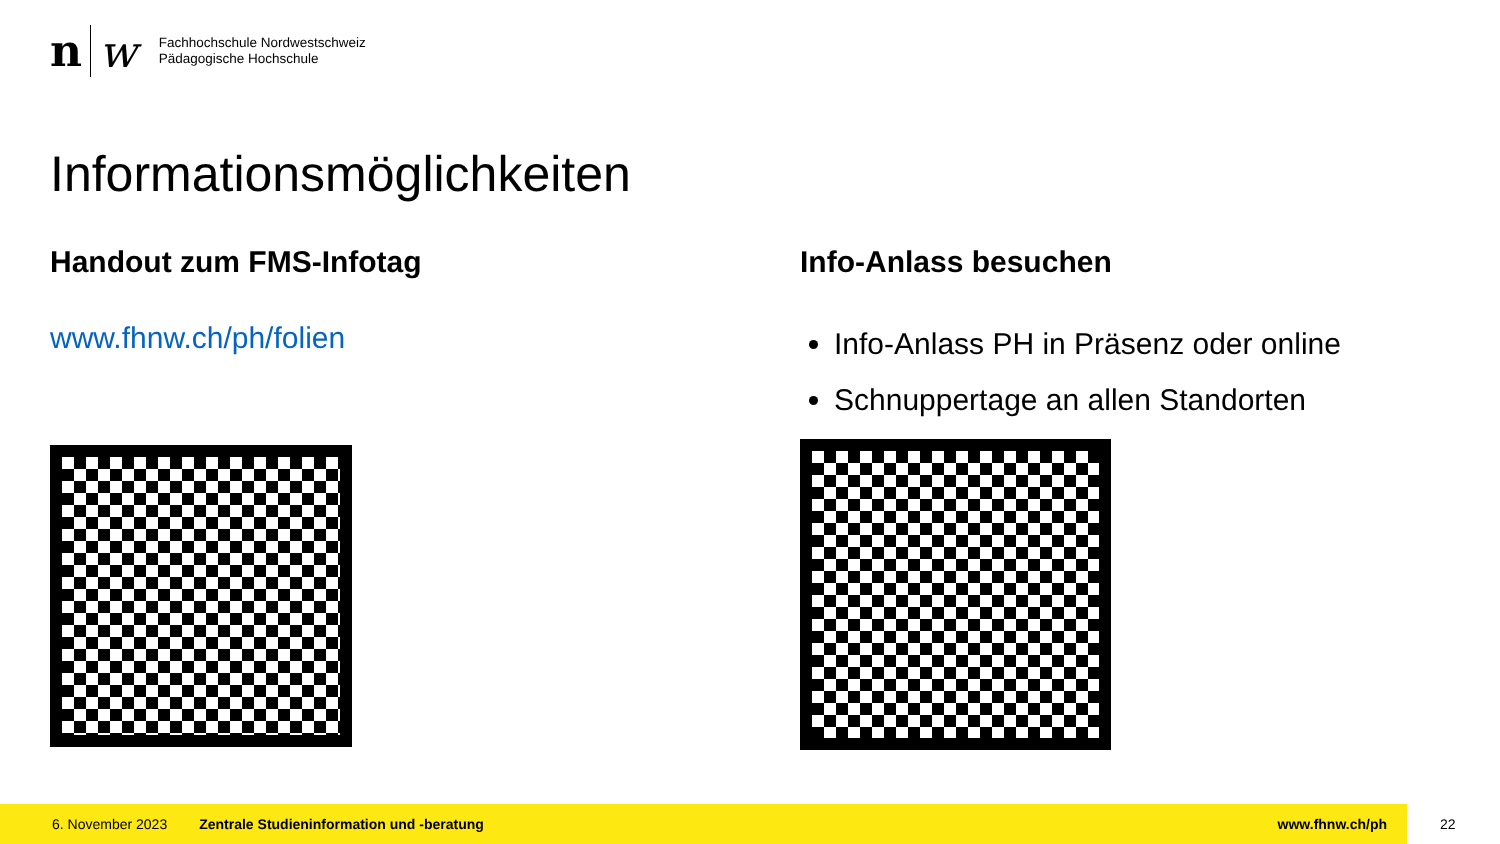n
w
Fachhochschule Nordwestschweiz
Pädagogische Hochschule
Informationsmöglichkeiten
Handout zum FMS-Infotag
www.fhnw.ch/ph/folien
Info-Anlass besuchen
Info-Anlass PH in Präsenz oder online
Schnuppertage an allen Standorten
6. November 2023 Zentrale Studieninformation und -beratung www.fhnw.ch/ph
22